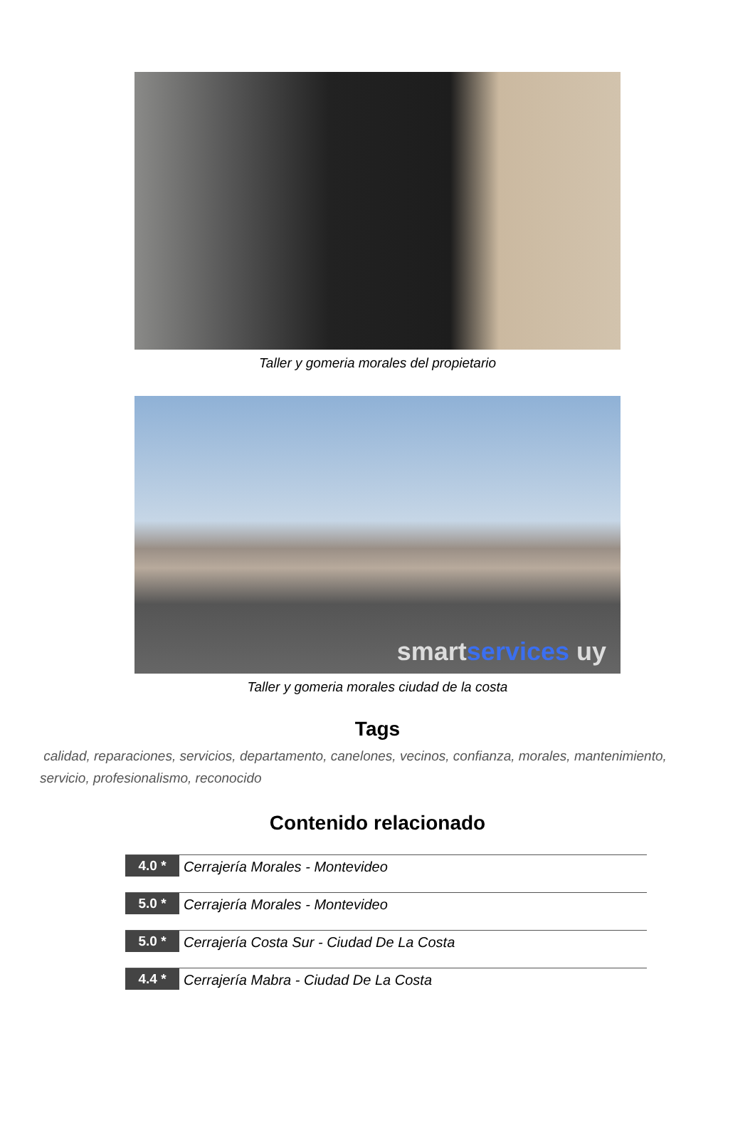Taller y gomeria morales del propietario
smartservices uy
Taller y gomeria morales ciudad de la costa
Tags
calidad, reparaciones, servicios, departamento, canelones, vecinos, confianza, morales, mantenimiento, servicio, profesionalismo, reconocido
Contenido relacionado
4.0 *
Cerrajería Morales - Montevideo
5.0 *
Cerrajería Morales - Montevideo
5.0 *
Cerrajería Costa Sur - Ciudad De La Costa
4.4 *
Cerrajería Mabra - Ciudad De La Costa